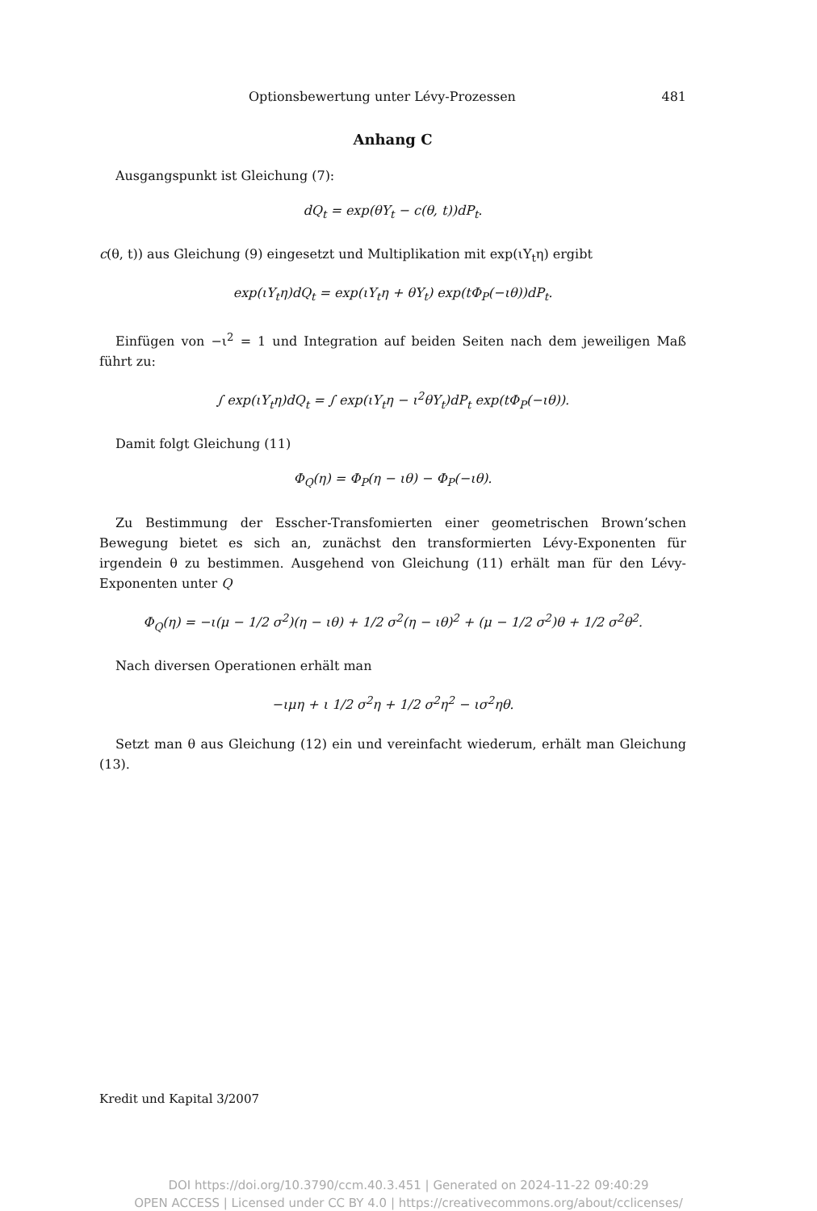Optionsbewertung unter Lévy-Prozessen 481
Anhang C
Ausgangspunkt ist Gleichung (7):
dQ<sub>t</sub> = exp(θY<sub>t</sub> − c(θ, t))dP<sub>t</sub>.
c(θ, t)) aus Gleichung (9) eingesetzt und Multiplikation mit exp(ιY<sub>t</sub>η) ergibt
exp(ιY<sub>t</sub>η)dQ<sub>t</sub> = exp(ιY<sub>t</sub>η + θY<sub>t</sub>) exp(tΦ<sub>P</sub>(−ιθ))dP<sub>t</sub>.
Einfügen von −ι<sup>2</sup> = 1 und Integration auf beiden Seiten nach dem jeweiligen Maß führt zu:
∫ exp(ιY<sub>t</sub>η)dQ<sub>t</sub> = ∫ exp(ιY<sub>t</sub>η − ι<sup>2</sup>θY<sub>t</sub>)dP<sub>t</sub> exp(tΦ<sub>P</sub>(−ιθ)).
Damit folgt Gleichung (11)
Φ<sub>Q</sub>(η) = Φ<sub>P</sub>(η − ιθ) − Φ<sub>P</sub>(−ιθ).
Zu Bestimmung der Esscher-Transfomierten einer geometrischen Brown’schen Bewegung bietet es sich an, zunächst den transformierten Lévy-Exponenten für irgendein θ zu bestimmen. Ausgehend von Gleichung (11) erhält man für den Lévy-Exponenten unter Q
Φ<sub>Q</sub>(η) = −ι(μ − 1/2 σ<sup>2</sup>)(η − ιθ) + 1/2 σ<sup>2</sup>(η − ιθ)<sup>2</sup> + (μ − 1/2 σ<sup>2</sup>)θ + 1/2 σ<sup>2</sup>θ<sup>2</sup>.
Nach diversen Operationen erhält man
−ιμη + ι 1/2 σ<sup>2</sup>η + 1/2 σ<sup>2</sup>η<sup>2</sup> − ισ<sup>2</sup>ηθ.
Setzt man θ aus Gleichung (12) ein und vereinfacht wiederum, erhält man Gleichung (13).
Kredit und Kapital 3/2007
DOI https://doi.org/10.3790/ccm.40.3.451 | Generated on 2024-11-22 09:40:29
OPEN ACCESS | Licensed under CC BY 4.0 | https://creativecommons.org/about/cclicenses/